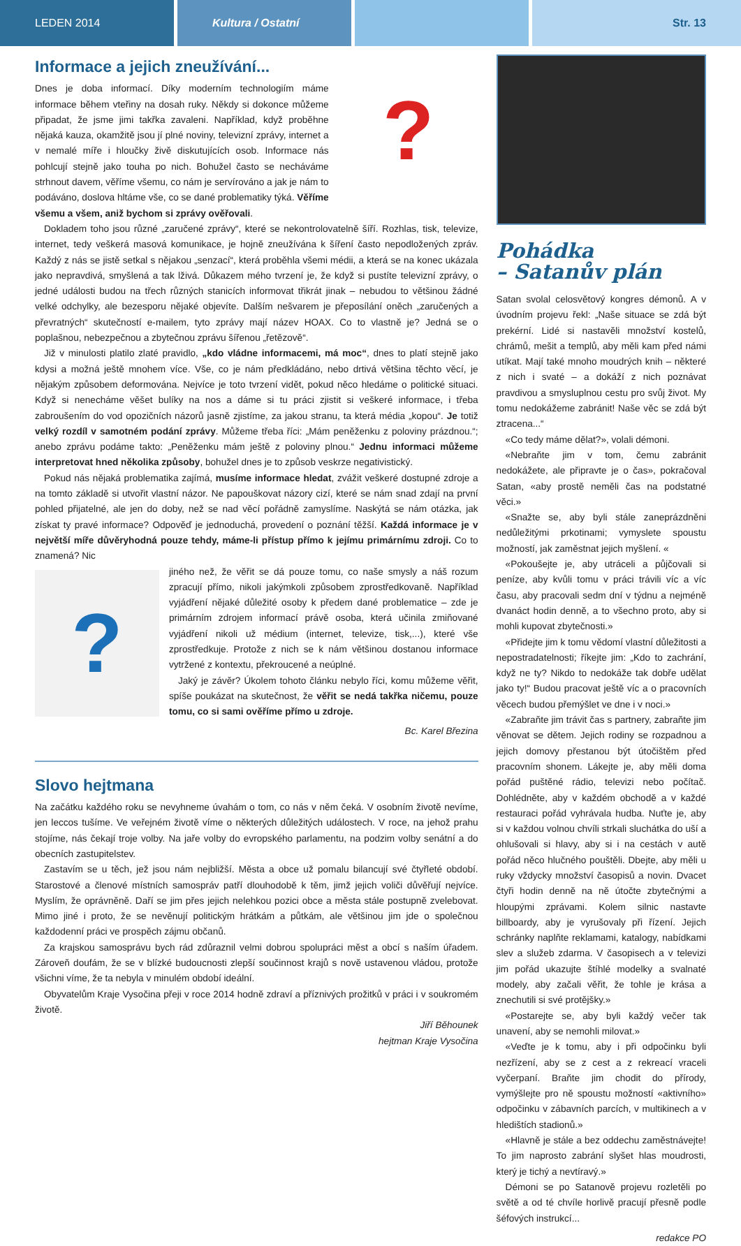LEDEN 2014 Kultura / Ostatní Str. 13
Informace a jejich zneužívání...
?
Dnes je doba informací. Díky moderním technologiím máme informace během vteřiny na dosah ruky. Někdy si dokonce můžeme připadat, že jsme jimi takřka zavaleni. Například, když proběhne nějaká kauza, okamžitě jsou jí plné noviny, televizní zprávy, internet a v nemalé míře i hloučky živě diskutujících osob. Informace nás pohlcují stejně jako touha po nich. Bohužel často se necháváme strhnout davem, věříme všemu, co nám je servírováno a jak je nám to podáváno, doslova hltáme vše, co se dané problematiky týká. Věříme všemu a všem, aniž bychom si zprávy ověřovali.
Dokladem toho jsou různé „zaručené zprávy“, které se nekontrolovatelně šíří. Rozhlas, tisk, televize, internet, tedy veškerá masová komunikace, je hojně zneužívána k šíření často nepodložených zpráv. Každý z nás se jistě setkal s nějakou „senzací“, která proběhla všemi médii, a která se na konec ukázala jako nepravdivá, smyšlená a tak lživá. Důkazem mého tvrzení je, že když si pustíte televizní zprávy, o jedné události budou na třech různých stanicích informovat třikrát jinak – nebudou to většinou žádné velké odchylky, ale bezesporu nějaké objevíte. Dalším nešvarem je přeposílání oněch „zaručených a převratných“ skutečností e-mailem, tyto zprávy mají název HOAX. Co to vlastně je? Jedná se o poplašnou, nebezpečnou a zbytečnou zprávu šířenou „řetězově“.
Již v minulosti platilo zlaté pravidlo, „kdo vládne informacemi, má moc“, dnes to platí stejně jako kdysi a možná ještě mnohem více. Vše, co je nám předkládáno, nebo drtivá většina těchto věcí, je nějakým způsobem deformována. Nejvíce je toto tvrzení vidět, pokud něco hledáme o politické situaci. Když si nenecháme věšet bulíky na nos a dáme si tu práci zjistit si veškeré informace, i třeba zabroušením do vod opozičních názorů jasně zjistíme, za jakou stranu, ta která média „kopou“. Je totiž velký rozdíl v samotném podání zprávy. Můžeme třeba říci: „Mám peněženku z poloviny prázdnou.“; anebo zprávu podáme takto: „Peněženku mám ještě z poloviny plnou.“ Jednu informaci můžeme interpretovat hned několika způsoby, bohužel dnes je to způsob veskrze negativistický.
Pokud nás nějaká problematika zajímá, musíme informace hledat, zvážit veškeré dostupné zdroje a na tomto základě si utvořit vlastní názor. Ne papouškovat názory cizí, které se nám snad zdají na první pohled přijatelné, ale jen do doby, než se nad věcí pořádně zamyslíme. Naskýtá se nám otázka, jak získat ty pravé informace? Odpověď je jednoduchá, provedení o poznání těžší. Každá informace je v největší míře důvěryhodná pouze tehdy, máme-li přístup přímo k jejímu primárnímu zdroji. Co to znamená? Nic
?
jiného než, že věřit se dá pouze tomu, co naše smysly a náš rozum zpracují přímo, nikoli jakýmkoli způsobem zprostředkovaně. Například vyjádření nějaké důležité osoby k předem dané problematice – zde je primárním zdrojem informací právě osoba, která učinila zmiňované vyjádření nikoli už médium (internet, televize, tisk,...), které vše zprostředkuje. Protože z nich se k nám většinou dostanou informace vytržené z kontextu, překroucené a neúplné.
Jaký je závěr? Úkolem tohoto článku nebylo říci, komu můžeme věřit, spíše poukázat na skutečnost, že věřit se nedá takřka ničemu, pouze tomu, co si sami ověříme přímo u zdroje.
Bc. Karel Březina
Slovo hejtmana
Na začátku každého roku se nevyhneme úvahám o tom, co nás v něm čeká. V osobním životě nevíme, jen leccos tušíme. Ve veřejném životě víme o některých důležitých událostech. V roce, na jehož prahu stojíme, nás čekají troje volby. Na jaře volby do evropského parlamentu, na podzim volby senátní a do obecních zastupitelstev.
Zastavím se u těch, jež jsou nám nejbližší. Města a obce už pomalu bilancují své čtyřleté období. Starostové a členové místních samospráv patří dlouhodobě k těm, jimž jejich voliči důvěřují nejvíce. Myslím, že oprávněně. Daří se jim přes jejich nelehkou pozici obce a města stále postupně zvelebovat. Mimo jiné i proto, že se nevěnují politickým hrátkám a půtkám, ale většinou jim jde o společnou každodenní práci ve prospěch zájmu občanů.
Za krajskou samosprávu bych rád zdůraznil velmi dobrou spolupráci měst a obcí s naším úřadem. Zároveň doufám, že se v blízké budoucnosti zlepší součinnost krajů s nově ustavenou vládou, protože všichni víme, že ta nebyla v minulém období ideální.
Obyvatelům Kraje Vysočina přeji v roce 2014 hodně zdraví a příznivých prožitků v práci i v soukromém životě.
Jiří Běhounek
hejtman Kraje Vysočina
Pohádka
– Satanův plán
Satan svolal celosvětový kongres démonů. A v úvodním projevu řekl: „Naše situace se zdá být prekérní. Lidé si nastavěli množství kostelů, chrámů, mešit a templů, aby měli kam před námi utíkat. Mají také mnoho moudrých knih – některé z nich i svaté – a dokáží z nich poznávat pravdivou a smysluplnou cestu pro svůj život. My tomu nedokážeme zabránit! Naše věc se zdá být ztracena...“
«Co tedy máme dělat?», volali démoni.
«Nebraňte jim v tom, čemu zabránit nedokážete, ale připravte je o čas», pokračoval Satan, «aby prostě neměli čas na podstatné věci.»
«Snažte se, aby byli stále zaneprázdněni nedůležitými prkotinami; vymyslete spoustu možností, jak zaměstnat jejich myšlení. «
«Pokoušejte je, aby utráceli a půjčovali si peníze, aby kvůli tomu v práci trávili víc a víc času, aby pracovali sedm dní v týdnu a nejméně dvanáct hodin denně, a to všechno proto, aby si mohli kupovat zbytečnosti.»
«Přidejte jim k tomu vědomí vlastní důležitosti a nepostradatelnosti; říkejte jim: „Kdo to zachrání, když ne ty? Nikdo to nedokáže tak dobře udělat jako ty!“ Budou pracovat ještě víc a o pracovních věcech budou přemýšlet ve dne i v noci.»
«Zabraňte jim trávit čas s partnery, zabraňte jim věnovat se dětem. Jejich rodiny se rozpadnou a jejich domovy přestanou být útočištěm před pracovním shonem. Lákejte je, aby měli doma pořád puštěné rádio, televizi nebo počítač. Dohlédněte, aby v každém obchodě a v každé restauraci pořád vyhrávala hudba. Nuťte je, aby si v každou volnou chvíli strkali sluchátka do uší a ohlušovali si hlavy, aby si i na cestách v autě pořád něco hlučného pouštěli. Dbejte, aby měli u ruky vždycky množství časopisů a novin. Dvacet čtyři hodin denně na ně útočte zbytečnými a hloupými zprávami. Kolem silnic nastavte billboardy, aby je vyrušovaly při řízení. Jejich schránky naplňte reklamami, katalogy, nabídkami slev a služeb zdarma. V časopisech a v televizi jim pořád ukazujte štíhlé modelky a svalnaté modely, aby začali věřit, že tohle je krása a znechutili si své protějšky.»
«Postarejte se, aby byli každý večer tak unavení, aby se nemohli milovat.»
«Veďte je k tomu, aby i při odpočinku byli nezřízení, aby se z cest a z rekreací vraceli vyčerpaní. Braňte jim chodit do přírody, vymýšlejte pro ně spoustu možností «aktivního» odpočinku v zábavních parcích, v multikinech a v hledištích stadionů.»
«Hlavně je stále a bez oddechu zaměstnávejte! To jim naprosto zabrání slyšet hlas moudrosti, který je tichý a nevtíravý.»
Démoni se po Satanově projevu rozletěli po světě a od té chvíle horlivě pracují přesně podle šéfových instrukcí...
redakce PO